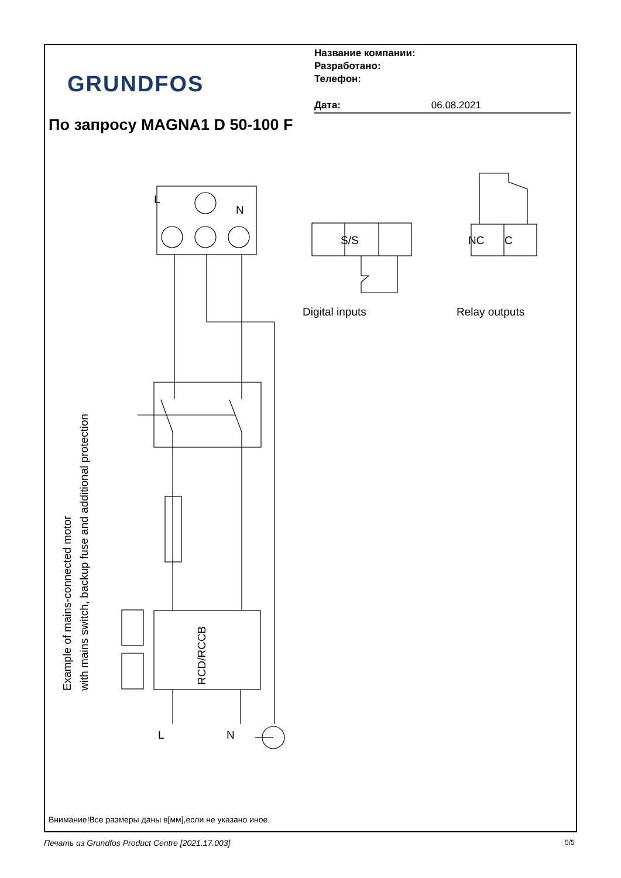GRUNDFOS
Название компании:
Разработано:
Телефон:
Дата: 06.08.2021
По запросу MAGNA1 D 50-100 F
L
N
S/S NC C
Digital inputs Relay outputs
L N
RCD/RCCB
Example of mains-connected motor
with mains switch, backup fuse and additional protection
Внимание!Все размеры даны в[мм],если не указано иное.
Печать из Grundfos Product Centre [2021.17.003]
5/5